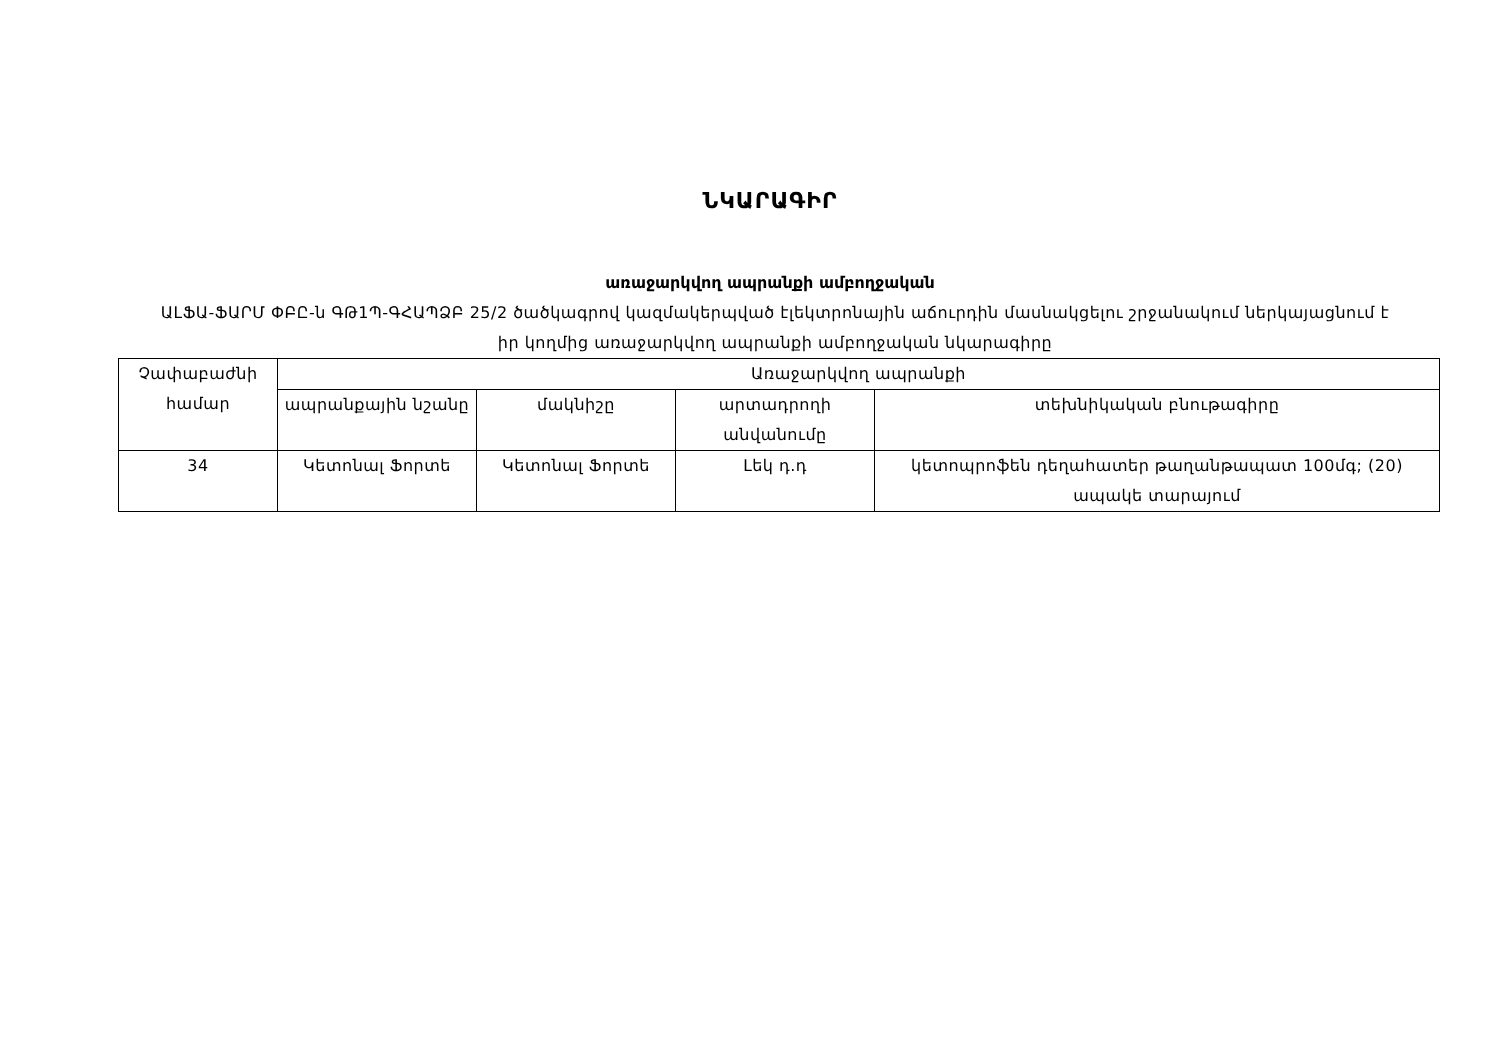ՆԿԱՐԱԳԻՐ
առաջարկվող ապրանքի ամբողջական
ԱԼՖԱ-ՖԱՐՄ ՓԲԸ-ն ԳԹ1Պ-ԳՀԱՊՁԲ 25/2 ծածկագրով կազմակերպված էլեկտրոնային աճուրդին մասնակցելու շրջանակում ներկայացնում է իր կողմից առաջարկվող ապրանքի ամբողջական նկարագիրը
| Չափաբաժնի համար | Առաջարկվող ապրանքի | | | |
| | ապրանքային նշանը | մակնիշը | արտադրողի անվանումը | տեխնիկական բնութագիրը |
| 34 | Կետոնալ Ֆորտե | Կետոնալ Ֆորտե | Լեկ դ.դ | կետոպրոֆեն դեղահատեր թաղանթապատ 100մգ; (20) ապակե տարայում |